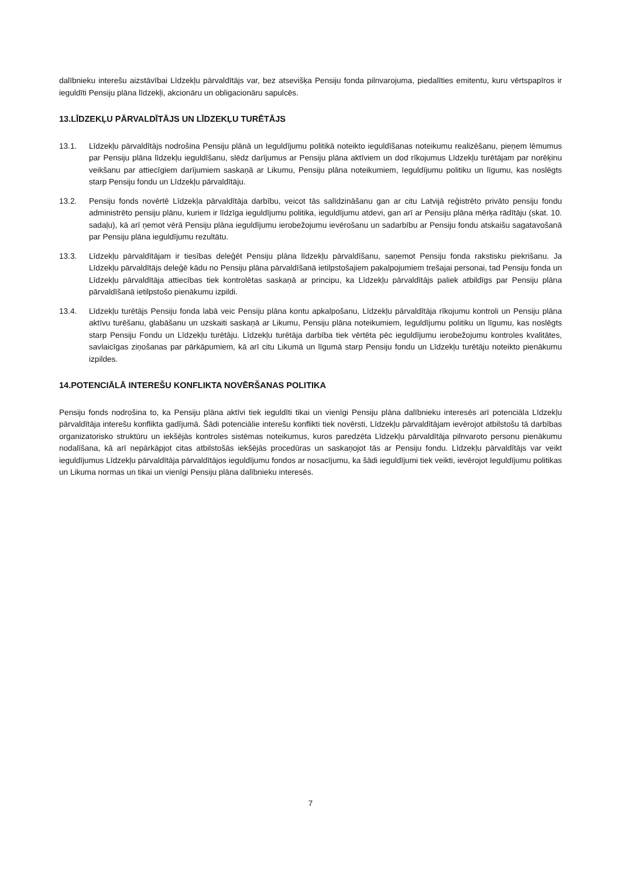dalībnieku interešu aizstāvībai Līdzekļu pārvaldītājs var, bez atsevišķa Pensiju fonda pilnvarojuma, piedalīties emitentu, kuru vērtspapīros ir ieguldīti Pensiju plāna līdzekļi, akcionāru un obligacionāru sapulcēs.
13.LĪDZEKĻU PĀRVALDĪTĀJS UN LĪDZEKĻU TURĒTĀJS
13.1. Līdzekļu pārvaldītājs nodrošina Pensiju plānā un Ieguldījumu politikā noteikto ieguldīšanas noteikumu realizēšanu, pieņem lēmumus par Pensiju plāna līdzekļu ieguldīšanu, slēdz darījumus ar Pensiju plāna aktīviem un dod rīkojumus Līdzekļu turētājam par norēķinu veikšanu par attiecīgiem darījumiem saskaņā ar Likumu, Pensiju plāna noteikumiem, Ieguldījumu politiku un līgumu, kas noslēgts starp Pensiju fondu un Līdzekļu pārvaldītāju.
13.2. Pensiju fonds novērtē Līdzekļa pārvaldītāja darbību, veicot tās salīdzināšanu gan ar citu Latvijā reģistrēto privāto pensiju fondu administrēto pensiju plānu, kuriem ir līdzīga ieguldījumu politika, ieguldījumu atdevi, gan arī ar Pensiju plāna mērķa rādītāju (skat. 10. sadaļu), kā arī ņemot vērā Pensiju plāna ieguldījumu ierobežojumu ievērošanu un sadarbību ar Pensiju fondu atskaišu sagatavošanā par Pensiju plāna ieguldījumu rezultātu.
13.3. Līdzekļu pārvaldītājam ir tiesības deleģēt Pensiju plāna līdzekļu pārvaldīšanu, saņemot Pensiju fonda rakstisku piekrišanu. Ja Līdzekļu pārvaldītājs deleģē kādu no Pensiju plāna pārvaldīšanā ietilpstošajiem pakalpojumiem trešajai personai, tad Pensiju fonda un Līdzekļu pārvaldītāja attiecības tiek kontrolētas saskaņā ar principu, ka Līdzekļu pārvaldītājs paliek atbildīgs par Pensiju plāna pārvaldīšanā ietilpstošo pienākumu izpildi.
13.4. Līdzekļu turētājs Pensiju fonda labā veic Pensiju plāna kontu apkalpošanu, Līdzekļu pārvaldītāja rīkojumu kontroli un Pensiju plāna aktīvu turēšanu, glabāšanu un uzskaiti saskaņā ar Likumu, Pensiju plāna noteikumiem, Ieguldījumu politiku un līgumu, kas noslēgts starp Pensiju Fondu un Līdzekļu turētāju. Līdzekļu turētāja darbība tiek vērtēta pēc ieguldījumu ierobežojumu kontroles kvalitātes, savlaicīgas ziņošanas par pārkāpumiem, kā arī citu Likumā un līgumā starp Pensiju fondu un Līdzekļu turētāju noteikto pienākumu izpildes.
14.POTENCIĀLĀ INTEREŠU KONFLIKTA NOVĒRŠANAS POLITIKA
Pensiju fonds nodrošina to, ka Pensiju plāna aktīvi tiek ieguldīti tikai un vienīgi Pensiju plāna dalībnieku interesēs arī potenciāla Līdzekļu pārvaldītāja interešu konflikta gadījumā. Šādi potenciālie interešu konflikti tiek novērsti, Līdzekļu pārvaldītājam ievērojot atbilstošu tā darbības organizatorisko struktūru un iekšējās kontroles sistēmas noteikumus, kuros paredzēta Līdzekļu pārvaldītāja pilnvaroto personu pienākumu nodalīšana, kā arī nepārkāpjot citas atbilstošās iekšējās procedūras un saskaņojot tās ar Pensiju fondu. Līdzekļu pārvaldītājs var veikt ieguldījumus Līdzekļu pārvaldītāja pārvaldītājos ieguldījumu fondos ar nosacījumu, ka šādi ieguldījumi tiek veikti, ievērojot Ieguldījumu politikas un Likuma normas un tikai un vienīgi Pensiju plāna dalībnieku interesēs.
7